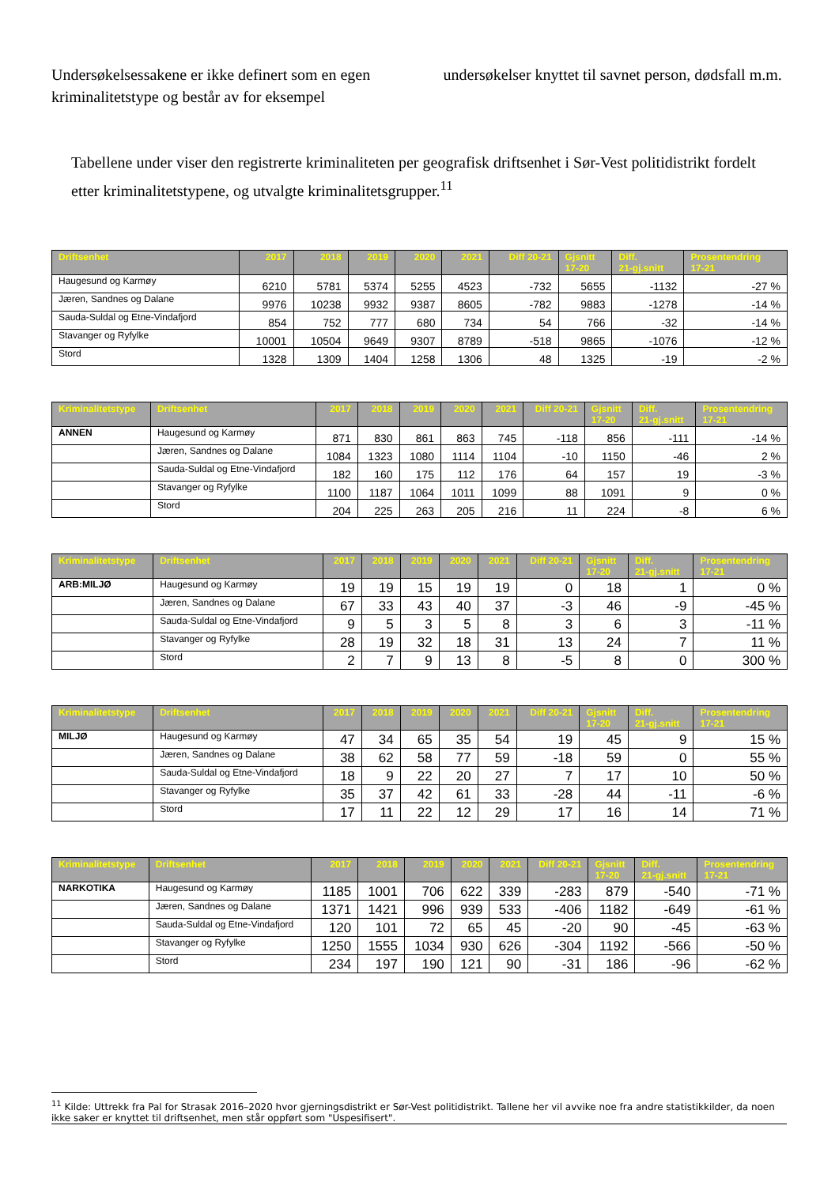Undersøkelsessakene er ikke definert som en egen kriminalitetstype og består av for eksempel
undersøkelser knyttet til savnet person, dødsfall m.m.
Tabellene under viser den registrerte kriminaliteten per geografisk driftsenhet i Sør-Vest politidistrikt fordelt etter kriminalitetstypene, og utvalgte kriminalitetsgrupper.<sup>11</sup>
| Driftsenhet | 2017 | 2018 | 2019 | 2020 | 2021 | Diff 20-21 | Gjsnitt 17-20 | Diff. 21-gj.snitt | Prosentendring 17-21 |
| --- | --- | --- | --- | --- | --- | --- | --- | --- | --- |
| Haugesund og Karmøy | 6210 | 5781 | 5374 | 5255 | 4523 | -732 | 5655 | -1132 | -27 % |
| Jæren, Sandnes og Dalane | 9976 | 10238 | 9932 | 9387 | 8605 | -782 | 9883 | -1278 | -14 % |
| Sauda-Suldal og Etne-Vindafjord | 854 | 752 | 777 | 680 | 734 | 54 | 766 | -32 | -14 % |
| Stavanger og Ryfylke | 10001 | 10504 | 9649 | 9307 | 8789 | -518 | 9865 | -1076 | -12 % |
| Stord | 1328 | 1309 | 1404 | 1258 | 1306 | 48 | 1325 | -19 | -2 % |
| Kriminalitetstype | Driftsenhet | 2017 | 2018 | 2019 | 2020 | 2021 | Diff 20-21 | Gjsnitt 17-20 | Diff. 21-gj.snitt | Prosentendring 17-21 |
| --- | --- | --- | --- | --- | --- | --- | --- | --- | --- | --- |
| ANNEN | Haugesund og Karmøy | 871 | 830 | 861 | 863 | 745 | -118 | 856 | -111 | -14 % |
| | Jæren, Sandnes og Dalane | 1084 | 1323 | 1080 | 1114 | 1104 | -10 | 1150 | -46 | 2 % |
| | Sauda-Suldal og Etne-Vindafjord | 182 | 160 | 175 | 112 | 176 | 64 | 157 | 19 | -3 % |
| | Stavanger og Ryfylke | 1100 | 1187 | 1064 | 1011 | 1099 | 88 | 1091 | 9 | 0 % |
| | Stord | 204 | 225 | 263 | 205 | 216 | 11 | 224 | -8 | 6 % |
| Kriminalitetstype | Driftsenhet | 2017 | 2018 | 2019 | 2020 | 2021 | Diff 20-21 | Gjsnitt 17-20 | Diff. 21-gj.snitt | Prosentendring 17-21 |
| --- | --- | --- | --- | --- | --- | --- | --- | --- | --- | --- |
| ARB:MILJØ | Haugesund og Karmøy | 19 | 19 | 15 | 19 | 19 | 0 | 18 | 1 | 0 % |
| | Jæren, Sandnes og Dalane | 67 | 33 | 43 | 40 | 37 | -3 | 46 | -9 | -45 % |
| | Sauda-Suldal og Etne-Vindafjord | 9 | 5 | 3 | 5 | 8 | 3 | 6 | 3 | -11 % |
| | Stavanger og Ryfylke | 28 | 19 | 32 | 18 | 31 | 13 | 24 | 7 | 11 % |
| | Stord | 2 | 7 | 9 | 13 | 8 | -5 | 8 | 0 | 300 % |
| Kriminalitetstype | Driftsenhet | 2017 | 2018 | 2019 | 2020 | 2021 | Diff 20-21 | Gjsnitt 17-20 | Diff. 21-gj.snitt | Prosentendring 17-21 |
| --- | --- | --- | --- | --- | --- | --- | --- | --- | --- | --- |
| MILJØ | Haugesund og Karmøy | 47 | 34 | 65 | 35 | 54 | 19 | 45 | 9 | 15 % |
| | Jæren, Sandnes og Dalane | 38 | 62 | 58 | 77 | 59 | -18 | 59 | 0 | 55 % |
| | Sauda-Suldal og Etne-Vindafjord | 18 | 9 | 22 | 20 | 27 | 7 | 17 | 10 | 50 % |
| | Stavanger og Ryfylke | 35 | 37 | 42 | 61 | 33 | -28 | 44 | -11 | -6 % |
| | Stord | 17 | 11 | 22 | 12 | 29 | 17 | 16 | 14 | 71 % |
| Kriminalitetstype | Driftsenhet | 2017 | 2018 | 2019 | 2020 | 2021 | Diff 20-21 | Gjsnitt 17-20 | Diff. 21-gj.snitt | Prosentendring 17-21 |
| --- | --- | --- | --- | --- | --- | --- | --- | --- | --- | --- |
| NARKOTIKA | Haugesund og Karmøy | 1185 | 1001 | 706 | 622 | 339 | -283 | 879 | -540 | -71 % |
| | Jæren, Sandnes og Dalane | 1371 | 1421 | 996 | 939 | 533 | -406 | 1182 | -649 | -61 % |
| | Sauda-Suldal og Etne-Vindafjord | 120 | 101 | 72 | 65 | 45 | -20 | 90 | -45 | -63 % |
| | Stavanger og Ryfylke | 1250 | 1555 | 1034 | 930 | 626 | -304 | 1192 | -566 | -50 % |
| | Stord | 234 | 197 | 190 | 121 | 90 | -31 | 186 | -96 | -62 % |
<sup>11</sup> Kilde: Uttrekk fra Pal for Strasak 2016–2020 hvor gjerningsdistrikt er Sør-Vest politidistrikt. Tallene her vil avvike noe fra andre statistikkilder, da noen ikke saker er knyttet til driftsenhet, men står oppført som "Uspesifisert".